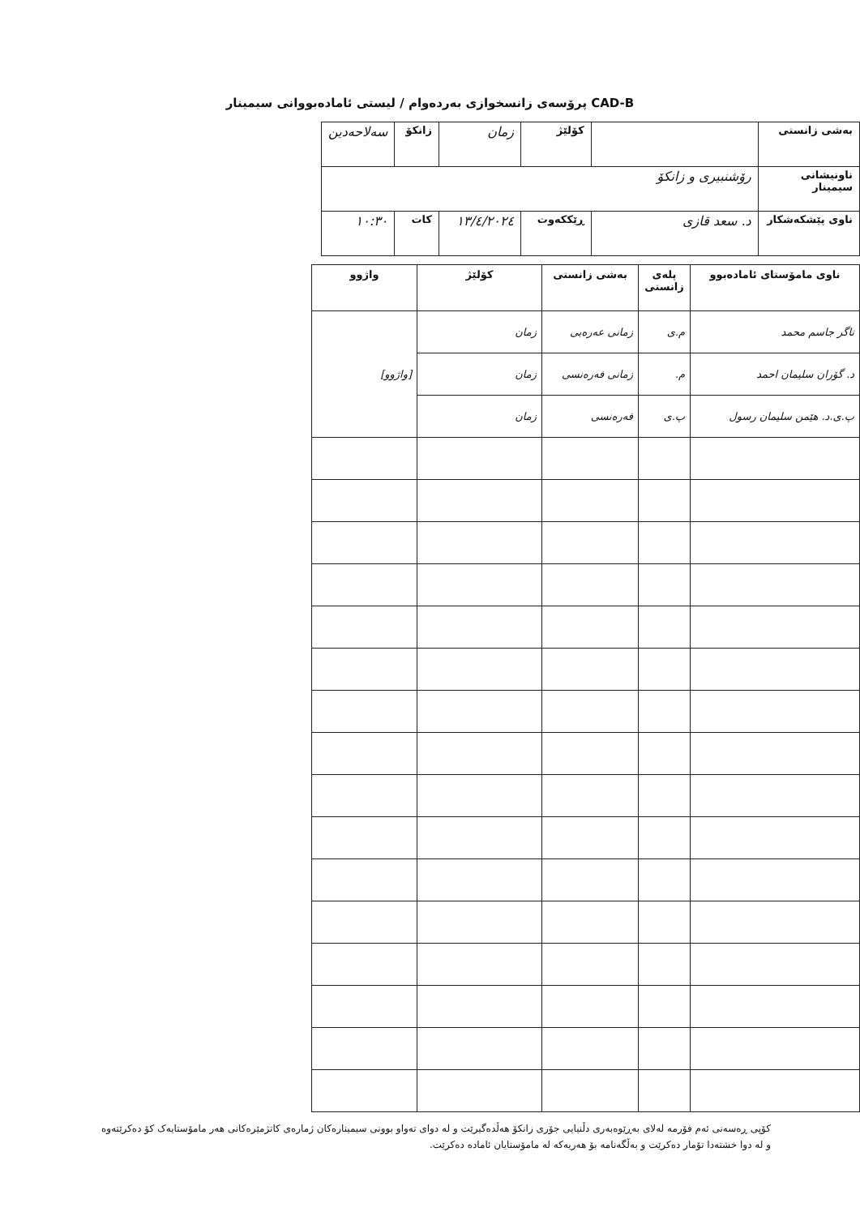CAD-B پرۆسەی زانسخوازی بەردەوام / لیستی ئامادەبووانی سیمینار
| بەشی زانستی | | کۆلێژ | زمان | زانکۆ | سەلاحەدین |
| ناونیشانی سیمینار | رۆشنبیری و زانکۆ | | | | |
| ناوی پێشکەشکار | د. سعد قازی | ڕێککەوت | ١٣/٤/٢٠٢٤ | کات | ١٠:٣٠ |
| ناوی مامۆستای ئامادەبوو | پلەی زانستی | بەشی زانستی | کۆلێژ | واژوو |
| --- | --- | --- | --- | --- |
| تاگر جاسم محمد | م.ی | زمانی عەرەبی | زمان | [واژوو] |
| د. گۆران سلیمان احمد | م. | زمانی فەرەنسی | زمان | |
| پ.ی.د. هێمن سلیمان رسول | پ.ی | فەرەنسی | زمان | |
کۆپی ڕەسەنی ئەم فۆرمە لەلای بەڕێوەبەری دڵنیایی جۆری زانکۆ هەڵدەگیرێت و لە دوای تەواو بوونی سیمینارەکان ژمارەی کاتژمێرەکانی هەر مامۆستایەک کۆ دەکرێتەوە و لە دوا خشتەدا تۆمار دەکرێت و بەڵگەنامە بۆ هەریەکە لە مامۆستایان ئامادە دەکرێت.